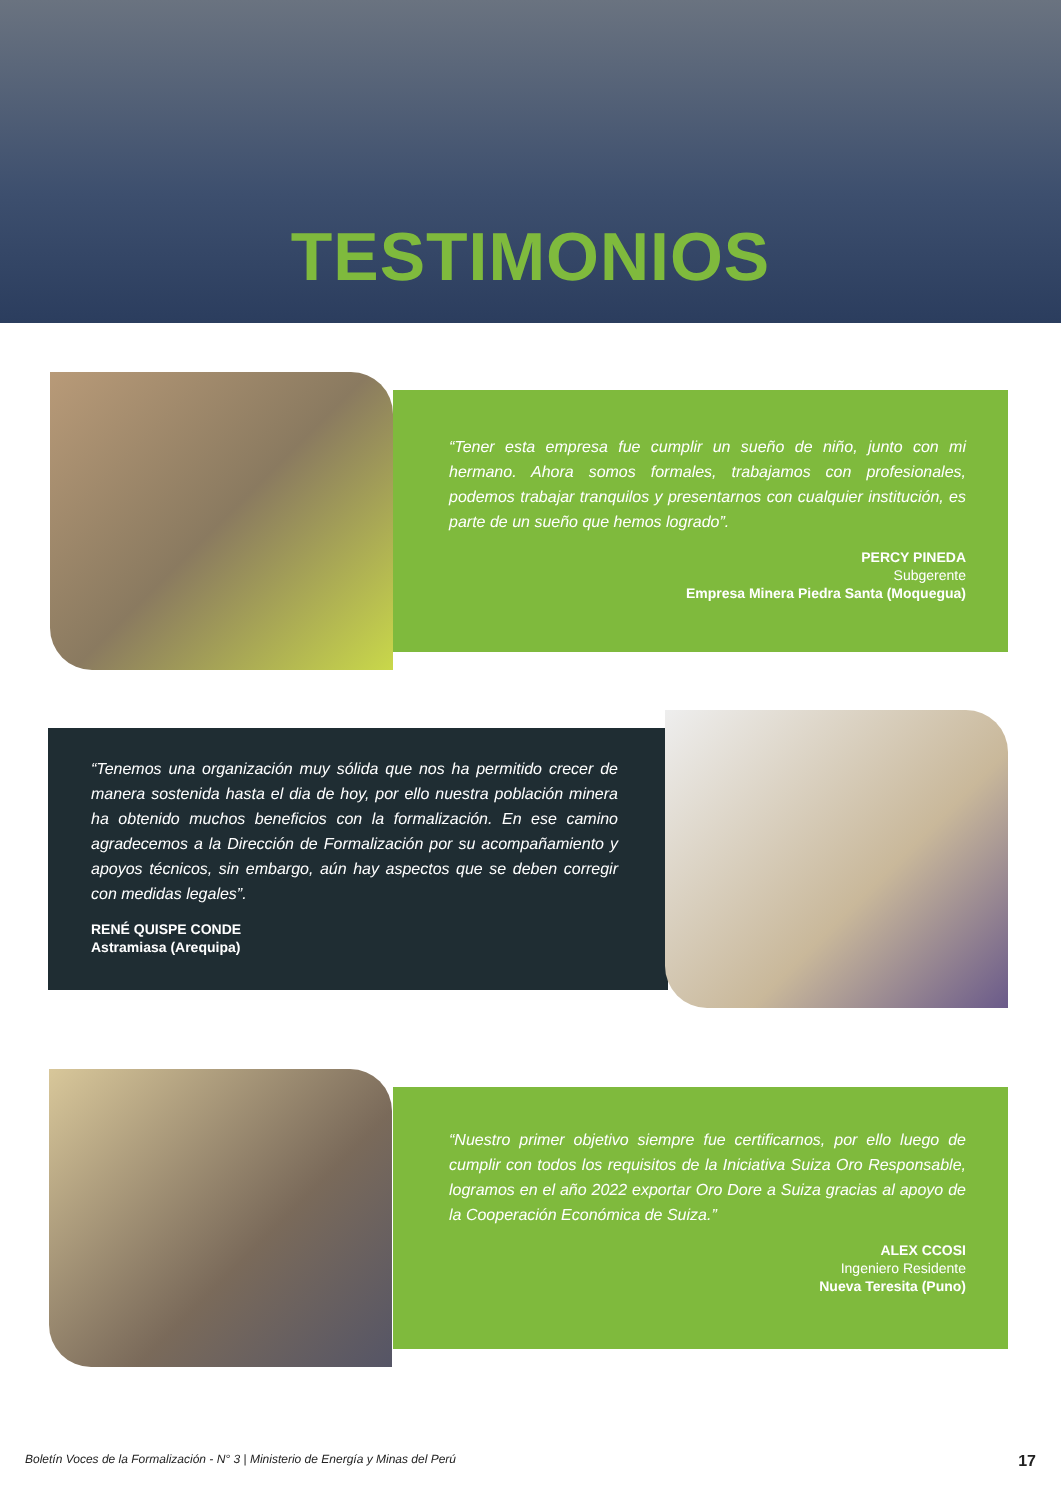TESTIMONIOS
“Tener esta empresa fue cumplir un sueño de niño, junto con mi hermano. Ahora somos formales, trabajamos con profesionales, podemos trabajar tranquilos y presentarnos con cualquier institución, es parte de un sueño que hemos logrado”.
PERCY PINEDA
Subgerente
Empresa Minera Piedra Santa (Moquegua)
“Tenemos una organización muy sólida que nos ha permitido crecer de manera sostenida hasta el dia de hoy, por ello nuestra población minera ha obtenido muchos beneficios con la formalización. En ese camino agradecemos a la Dirección de Formalización por su acompañamiento y apoyos técnicos, sin embargo, aún hay aspectos que se deben corregir con medidas legales”.
RENÉ QUISPE CONDE
Astramiasa (Arequipa)
“Nuestro primer objetivo siempre fue certificarnos, por ello luego de cumplir con todos los requisitos de la Iniciativa Suiza Oro Responsable, logramos en el año 2022 exportar Oro Dore a Suiza gracias al apoyo de la Cooperación Económica de Suiza.”
ALEX CCOSI
Ingeniero Residente
Nueva Teresita (Puno)
Boletín Voces de la Formalización - N° 3 | Ministerio de Energía y Minas del Perú 17